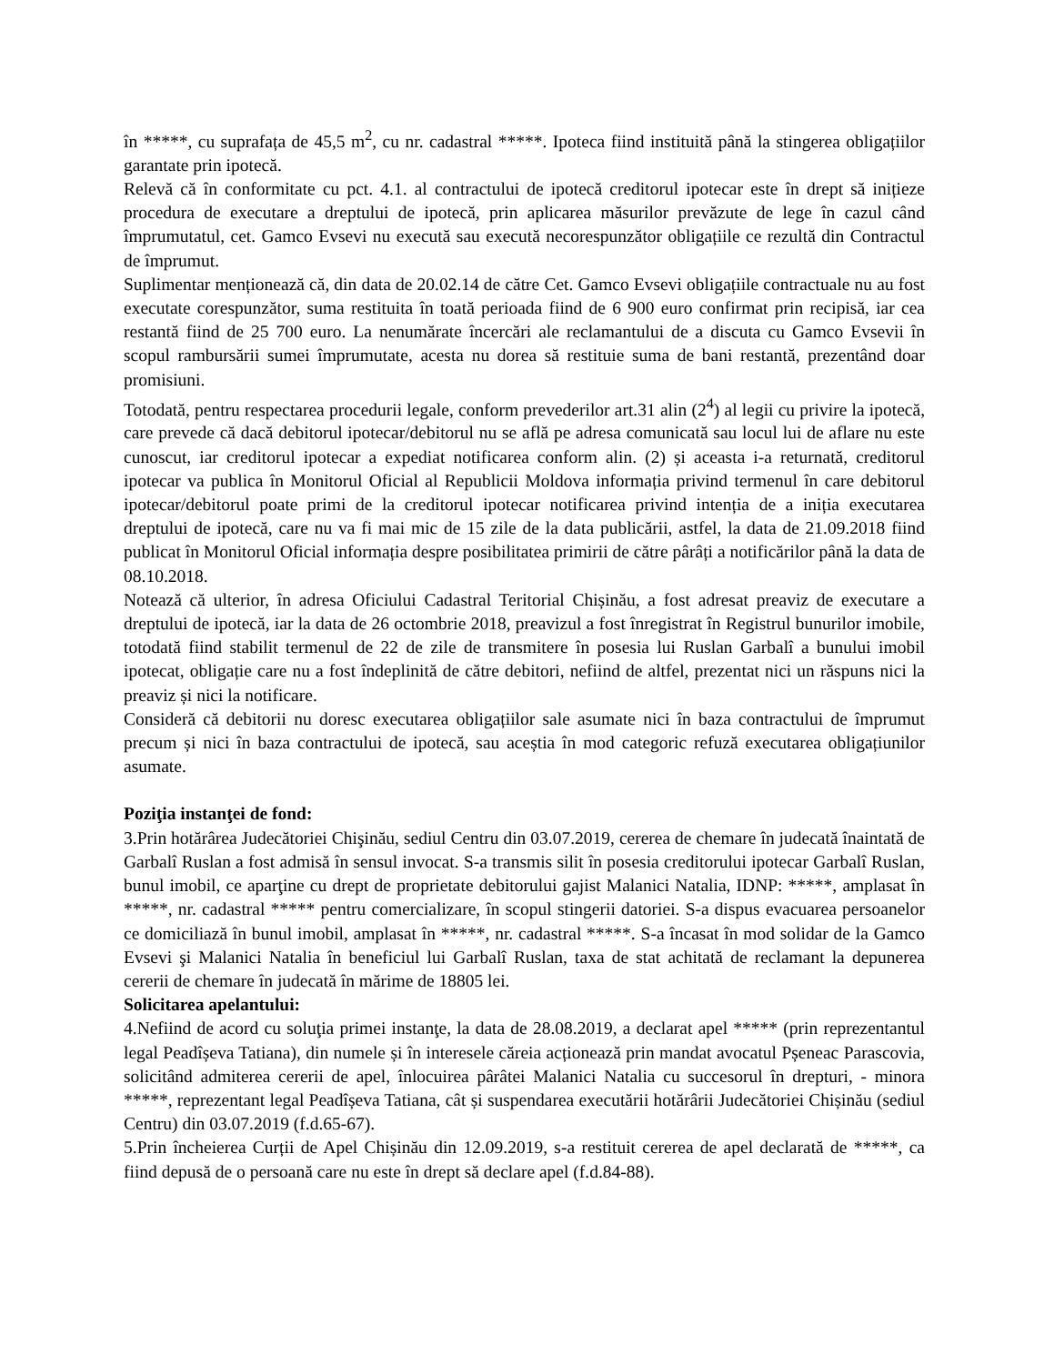în *****, cu suprafața de 45,5 m<sup>2</sup>, cu nr. cadastral *****. Ipoteca fiind instituită până la stingerea obligațiilor garantate prin ipotecă.
Relevă că în conformitate cu pct. 4.1. al contractului de ipotecă creditorul ipotecar este în drept să inițieze procedura de executare a dreptului de ipotecă, prin aplicarea măsurilor prevăzute de lege în cazul când împrumutatul, cet. Gamco Evsevi nu execută sau execută necorespunzător obligațiile ce rezultă din Contractul de împrumut.
Suplimentar menționează că, din data de 20.02.14 de către Cet. Gamco Evsevi obligațiile contractuale nu au fost executate corespunzător, suma restituita în toată perioada fiind de 6 900 euro confirmat prin recipisă, iar cea restantă fiind de 25 700 euro. La nenumărate încercări ale reclamantului de a discuta cu Gamco Evsevii în scopul rambursării sumei împrumutate, acesta nu dorea să restituie suma de bani restantă, prezentând doar promisiuni.
Totodată, pentru respectarea procedurii legale, conform prevederilor art.31 alin (2<sup>4</sup>) al legii cu privire la ipotecă, care prevede că dacă debitorul ipotecar/debitorul nu se află pe adresa comunicată sau locul lui de aflare nu este cunoscut, iar creditorul ipotecar a expediat notificarea conform alin. (2) și aceasta i-a returnată, creditorul ipotecar va publica în Monitorul Oficial al Republicii Moldova informația privind termenul în care debitorul ipotecar/debitorul poate primi de la creditorul ipotecar notificarea privind intenția de a iniția executarea dreptului de ipotecă, care nu va fi mai mic de 15 zile de la data publicării, astfel, la data de 21.09.2018 fiind publicat în Monitorul Oficial informația despre posibilitatea primirii de către pârâți a notificărilor până la data de 08.10.2018.
Notează că ulterior, în adresa Oficiului Cadastral Teritorial Chișinău, a fost adresat preaviz de executare a dreptului de ipotecă, iar la data de 26 octombrie 2018, preavizul a fost înregistrat în Registrul bunurilor imobile, totodată fiind stabilit termenul de 22 de zile de transmitere în posesia lui Ruslan Garbalî a bunului imobil ipotecat, obligație care nu a fost îndeplinită de către debitori, nefiind de altfel, prezentat nici un răspuns nici la preaviz și nici la notificare.
Consideră că debitorii nu doresc executarea obligațiilor sale asumate nici în baza contractului de împrumut precum și nici în baza contractului de ipotecă, sau aceștia în mod categoric refuză executarea obligațiunilor asumate.
Poziţia instanţei de fond:
3.Prin hotărârea Judecătoriei Chişinău, sediul Centru din 03.07.2019, cererea de chemare în judecată înaintată de Garbalî Ruslan a fost admisă în sensul invocat. S-a transmis silit în posesia creditorului ipotecar Garbalî Ruslan, bunul imobil, ce aparţine cu drept de proprietate debitorului gajist Malanici Natalia, IDNP: *****, amplasat în *****, nr. cadastral ***** pentru comercializare, în scopul stingerii datoriei. S-a dispus evacuarea persoanelor ce domiciliază în bunul imobil, amplasat în *****, nr. cadastral *****. S-a încasat în mod solidar de la Gamco Evsevi şi Malanici Natalia în beneficiul lui Garbalî Ruslan, taxa de stat achitată de reclamant la depunerea cererii de chemare în judecată în mărime de 18805 lei.
Solicitarea apelantului:
4.Nefiind de acord cu soluţia primei instanţe, la data de 28.08.2019, a declarat apel ***** (prin reprezentantul legal Peadîșeva Tatiana), din numele și în interesele căreia acționează prin mandat avocatul Pșeneac Parascovia, solicitând admiterea cererii de apel, înlocuirea pârâtei Malanici Natalia cu succesorul în drepturi, - minora *****, reprezentant legal Peadîșeva Tatiana, cât și suspendarea executării hotărârii Judecătoriei Chișinău (sediul Centru) din 03.07.2019 (f.d.65-67).
5.Prin încheierea Curții de Apel Chișinău din 12.09.2019, s-a restituit cererea de apel declarată de *****, ca fiind depusă de o persoană care nu este în drept să declare apel (f.d.84-88).